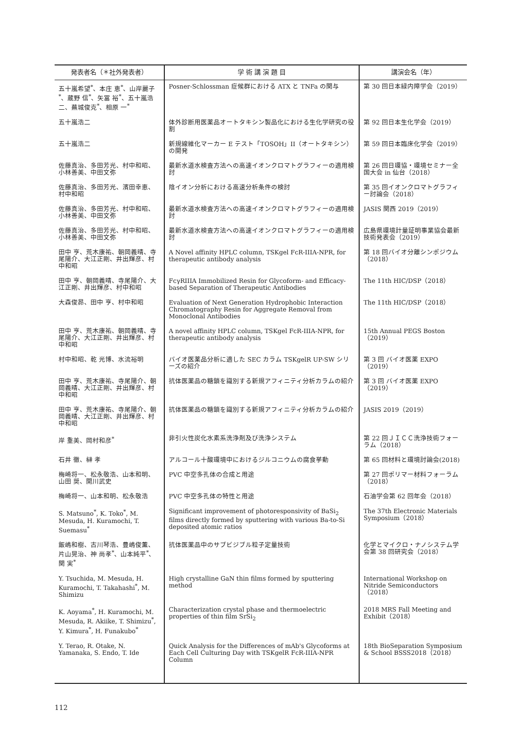| 発表者名（＊社外発表者） | 学 術 講 演 題 目 | 講演会名（年） |
| --- | --- | --- |
| 五十嵐希望<sup>*</sup>、本庄 恵<sup>*</sup>、山岸麗子<sup>*</sup>、蔵野 信<sup>*</sup>、矢冨 裕<sup>*</sup>、五十嵐浩二、蕪城俊克<sup>*</sup>、相原 一<sup>*</sup> | Posner-Schlossman 症候群における ATX と TNFa の関与 | 第 30 回日本緑内障学会（2019） |
| 五十嵐浩二 | 体外診断用医薬品オートタキシン製品化における生化学研究の役割 | 第 92 回日本生化学会（2019） |
| 五十嵐浩二 | 新規線維化マーカー E テスト「TOSOH」II（オートタキシン）の開発 | 第 59 回日本臨床化学会（2019） |
| 佐藤真治、多田芳光、村中和昭、小林善美、中田文弥 | 最新水道水検査方法への高速イオンクロマトグラフィーの適用検討 | 第 26 回日環協・環境セミナー全国大会 in 仙台（2018） |
| 佐藤真治、多田芳光、濱田幸恵、村中和昭 | 陰イオン分析における高速分析条件の検討 | 第 35 回イオンクロマトグラフィー討論会（2018） |
| 佐藤真治、多田芳光、村中和昭、小林善美、中田文弥 | 最新水道水検査方法への高速イオンクロマトグラフィーの適用検討 | JASIS 関西 2019（2019） |
| 佐藤真治、多田芳光、村中和昭、小林善美、中田文弥 | 最新水道水検査方法への高速イオンクロマトグラフィーの適用検討 | 広島県環境計量証明事業協会最新技術発表会（2019） |
| 田中 亨、荒木康祐、朝岡義晴、寺尾陽介、大江正剛、井出輝彦、村中和昭 | A Novel affinity HPLC column, TSKgel FcR-IIIA-NPR, for therapeutic antibody analysis | 第 18 回バイオ分離シンポジウム（2018） |
| 田中 亨、朝岡義晴、寺尾陽介、大江正剛、井出輝彦、村中和昭 | FcγRIIIA Immobilized Resin for Glycoform- and Efficacy-based Separation of Therapeutic Antibodies | The 11th HIC/DSP（2018） |
| 大森俊昴、田中 亨、村中和昭 | Evaluation of Next Generation Hydrophobic Interaction Chromatography Resin for Aggregate Removal from Monoclonal Antibodies | The 11th HIC/DSP（2018） |
| 田中 亨、荒木康祐、朝岡義晴、寺尾陽介、大江正剛、井出輝彦、村中和昭 | A novel affinity HPLC column, TSKgel FcR-IIIA-NPR, for therapeutic antibody analysis | 15th Annual PEGS Boston（2019） |
| 村中和昭、乾 光博、水流裕明 | バイオ医薬品分析に適した SEC カラム TSKgelR UP-SW シリーズの紹介 | 第 3 回 バイオ医薬 EXPO（2019） |
| 田中 亨、荒木康祐、寺尾陽介、朝岡義晴、大江正剛、井出輝彦、村中和昭 | 抗体医薬品の糖鎖を識別する新規アフィニティ分析カラムの紹介 | 第 3 回 バイオ医薬 EXPO（2019） |
| 田中 亨、荒木康祐、寺尾陽介、朝岡義晴、大江正剛、井出輝彦、村中和昭 | 抗体医薬品の糖鎖を識別する新規アフィニティ分析カラムの紹介 | JASIS 2019（2019） |
| 岸 重美、岡村和彦<sup>*</sup> | 非引火性炭化水素系洗浄剤及び洗浄システム | 第 22 回ＪＩＣＣ洗浄技術フォーラム（2018） |
| 石井 徹、榊 孝 | アルコール十酸環境中におけるジルコニウムの腐食挙動 | 第 65 回材料と環境討論会(2018) |
| 梅崎将一、松永敬浩、山本和明、山田 奨、開川武史 | PVC 中空多孔体の合成と用途 | 第 27 回ポリマー材料フォーラム（2018） |
| 梅崎将一、山本和明、松永敬浩 | PVC 中空多孔体の特性と用途 | 石油学会第 62 回年会（2018） |
| S. Matsuno<sup>*</sup>, K. Toko<sup>*</sup>, M. Mesuda, H. Kuramochi, T. Suemasu<sup>*</sup> | Significant improvement of photoresponsivity of BaSi<sub>2</sub> films directly formed by sputtering with various Ba-to-Si deposited atomic ratios | The 37th Electronic Materials Symposium（2018） |
| 飯嶋和樹、古川琴浩、豊嶋俊薫、片山晃治、神 尚孝<sup>*</sup>、山本純平<sup>*</sup>、関 実<sup>*</sup> | 抗体医薬品中のサブビジブル粒子定量技術 | 化学とマイクロ・ナノシステム学会第 38 回研究会（2018） |
| Y. Tsuchida, M. Mesuda, H. Kuramochi, T. Takahashi<sup>*</sup>, M. Shimizu | High crystalline GaN thin films formed by sputtering method | International Workshop on Nitride Semiconductors（2018） |
| K. Aoyama<sup>*</sup>, H. Kuramochi, M. Mesuda, R. Akiike, T. Shimizu<sup>*</sup>, Y. Kimura<sup>*</sup>, H. Funakubo<sup>*</sup> | Characterization crystal phase and thermoelectric properties of thin film SrSi<sub>2</sub> | 2018 MRS Fall Meeting and Exhibit（2018） |
| Y. Terao, R. Otake, N. Yamanaka, S. Endo, T. Ide | Quick Analysis for the Differences of mAb's Glycoforms at Each Cell Culturing Day with TSKgelR FcR-IIIA-NPR Column | 18th BioSeparation Symposium & School BSSS2018（2018） |
112